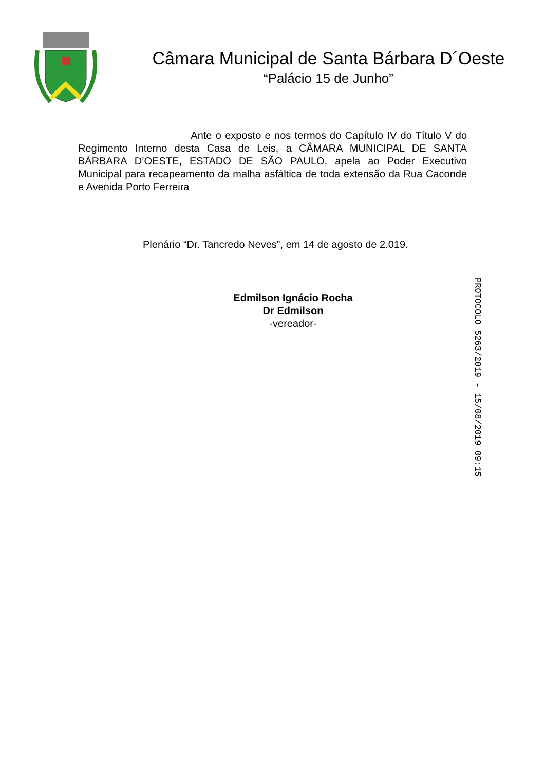Câmara Municipal de Santa Bárbara D´Oeste
“Palácio 15 de Junho”
Ante o exposto e nos termos do Capítulo IV do Título V do Regimento Interno desta Casa de Leis, a CÂMARA MUNICIPAL DE SANTA BÁRBARA D’OESTE, ESTADO DE SÃO PAULO, apela ao Poder Executivo Municipal para recapeamento da malha asfáltica de toda extensão da Rua Caconde e Avenida Porto Ferreira
Plenário “Dr. Tancredo Neves”, em 14 de agosto de 2.019.
Edmilson Ignácio Rocha
Dr Edmilson
-vereador-
PROTOCOLO 5263/2019 - 15/08/2019 09:15